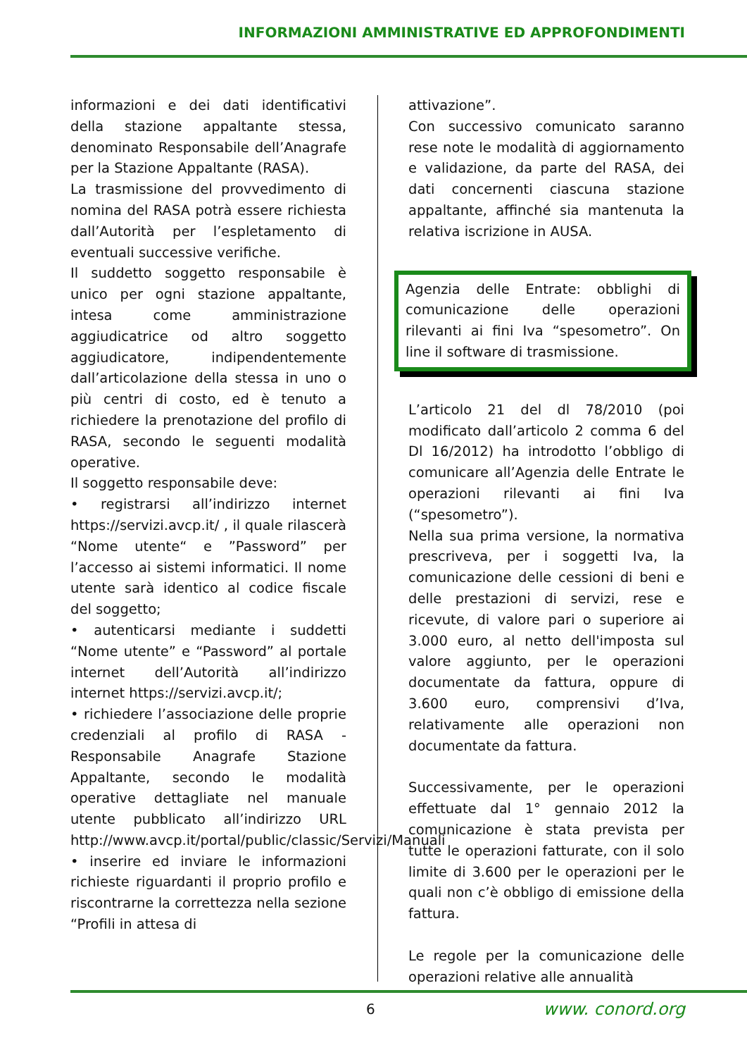INFORMAZIONI AMMINISTRATIVE ED APPROFONDIMENTI
informazioni e dei dati identificativi della stazione appaltante stessa, denominato Responsabile dell’Anagrafe per la Stazione Appaltante (RASA).
La trasmissione del provvedimento di nomina del RASA potrà essere richiesta dall’Autorità per l’espletamento di eventuali successive verifiche.
Il suddetto soggetto responsabile è unico per ogni stazione appaltante, intesa come amministrazione aggiudicatrice od altro soggetto aggiudicatore, indipendentemente dall’articolazione della stessa in uno o più centri di costo, ed è tenuto a richiedere la prenotazione del profilo di RASA, secondo le seguenti modalità operative.
Il soggetto responsabile deve:
• registrarsi all’indirizzo internet https://servizi.avcp.it/ , il quale rilascerà “Nome utente“ e ”Password” per l’accesso ai sistemi informatici. Il nome utente sarà identico al codice fiscale del soggetto;
• autenticarsi mediante i suddetti “Nome utente” e “Password” al portale internet dell’Autorità all’indirizzo internet https://servizi.avcp.it/;
• richiedere l’associazione delle proprie credenziali al profilo di RASA - Responsabile Anagrafe Stazione Appaltante, secondo le modalità operative dettagliate nel manuale utente pubblicato all’indirizzo URL http://www.avcp.it/portal/public/classic/Servizi/Manuali
• inserire ed inviare le informazioni richieste riguardanti il proprio profilo e riscontrarne la correttezza nella sezione “Profili in attesa di
attivazione”.
Con successivo comunicato saranno rese note le modalità di aggiornamento e validazione, da parte del RASA, dei dati concernenti ciascuna stazione appaltante, affinché sia mantenuta la relativa iscrizione in AUSA.
Agenzia delle Entrate: obblighi di comunicazione delle operazioni rilevanti ai fini Iva “spesometro”. On line il software di trasmissione.
L’articolo 21 del dl 78/2010 (poi modificato dall’articolo 2 comma 6 del Dl 16/2012) ha introdotto l’obbligo di comunicare all’Agenzia delle Entrate le operazioni rilevanti ai fini Iva (“spesometro”).
Nella sua prima versione, la normativa prescriveva, per i soggetti Iva, la comunicazione delle cessioni di beni e delle prestazioni di servizi, rese e ricevute, di valore pari o superiore ai 3.000 euro, al netto dell'imposta sul valore aggiunto, per le operazioni documentate da fattura, oppure di 3.600 euro, comprensivi d’Iva, relativamente alle operazioni non documentate da fattura.
Successivamente, per le operazioni effettuate dal 1° gennaio 2012 la comunicazione è stata prevista per tutte le operazioni fatturate, con il solo limite di 3.600 per le operazioni per le quali non c’è obbligo di emissione della fattura.
Le regole per la comunicazione delle operazioni relative alle annualità
6
www. conord.org